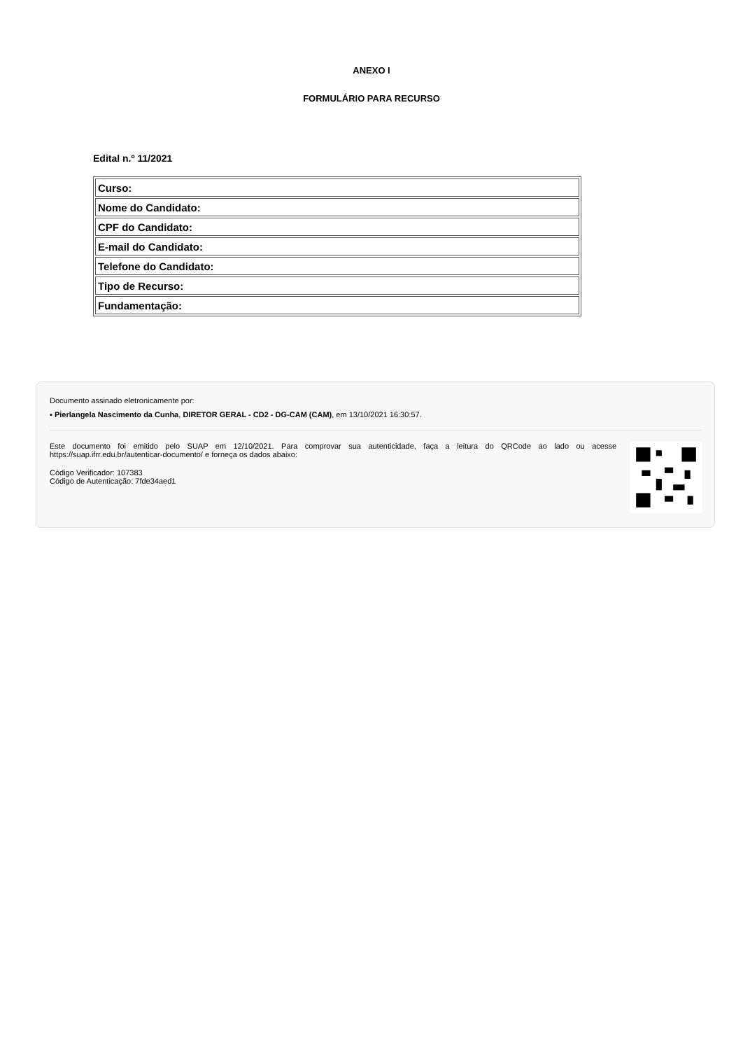ANEXO I
FORMULÁRIO PARA RECURSO
Edital n.º 11/2021
| Curso: |
| Nome do Candidato: |
| CPF do Candidato: |
| E-mail do Candidato: |
| Telefone do Candidato: |
| Tipo de Recurso: |
| Fundamentação: |
Documento assinado eletronicamente por:
▪ Pierlangela Nascimento da Cunha, DIRETOR GERAL - CD2 - DG-CAM (CAM), em 13/10/2021 16:30:57.
Este documento foi emitido pelo SUAP em 12/10/2021. Para comprovar sua autenticidade, faça a leitura do QRCode ao lado ou acesse https://suap.ifrr.edu.br/autenticar-documento/ e forneça os dados abaixo:
Código Verificador: 107383
Código de Autenticação: 7fde34aed1